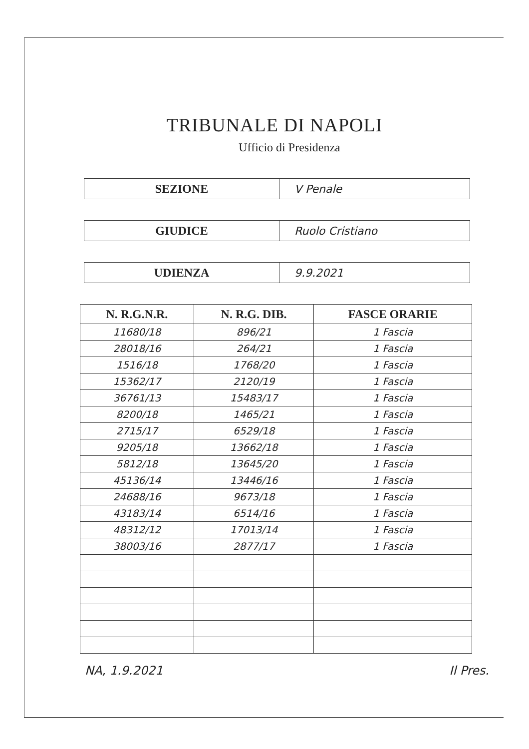TRIBUNALE DI NAPOLI
Ufficio di Presidenza
SEZIONE V Penale
GIUDICE Ruolo Cristiano
UDIENZA 9.9.2021
| N. R.G.N.R. | N. R.G. DIB. | FASCE ORARIE |
| --- | --- | --- |
| 11680/18 | 896/21 | 1 Fascia |
| 28018/16 | 264/21 | 1 Fascia |
| 1516/18 | 1768/20 | 1 Fascia |
| 15362/17 | 2120/19 | 1 Fascia |
| 36761/13 | 15483/17 | 1 Fascia |
| 8200/18 | 1465/21 | 1 Fascia |
| 2715/17 | 6529/18 | 1 Fascia |
| 9205/18 | 13662/18 | 1 Fascia |
| 5812/18 | 13645/20 | 1 Fascia |
| 45136/14 | 13446/16 | 1 Fascia |
| 24688/16 | 9673/18 | 1 Fascia |
| 43183/14 | 6514/16 | 1 Fascia |
| 48312/12 | 17013/14 | 1 Fascia |
| 38003/16 | 2877/17 | 1 Fascia |
NA, 1.9.2021 Il Pres.